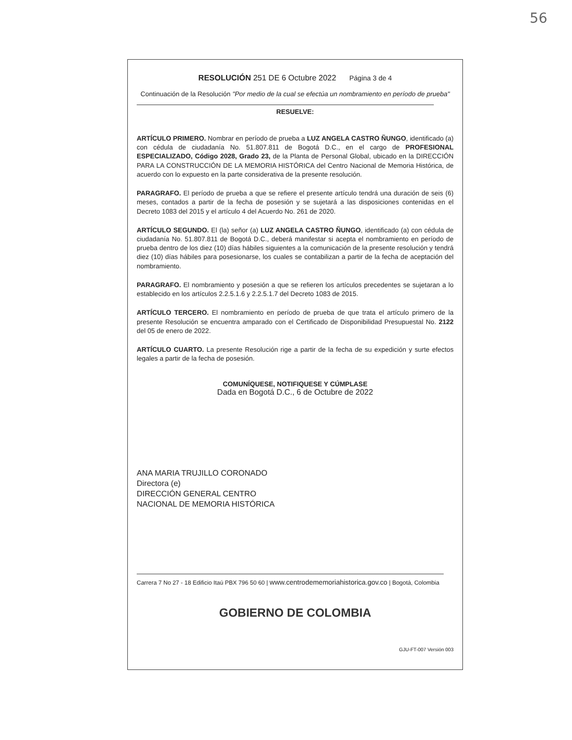56
RESOLUCIÓN 251 DE 6 Octubre 2022 Página 3 de 4
Continuación de la Resolución "Por medio de la cual se efectúa un nombramiento en período de prueba"
RESUELVE:
ARTÍCULO PRIMERO. Nombrar en período de prueba a LUZ ANGELA CASTRO ÑUNGO, identificado (a) con cédula de ciudadanía No. 51.807.811 de Bogotá D.C., en el cargo de PROFESIONAL ESPECIALIZADO, Código 2028, Grado 23, de la Planta de Personal Global, ubicado en la DIRECCIÓN PARA LA CONSTRUCCIÓN DE LA MEMORIA HISTÓRICA del Centro Nacional de Memoria Histórica, de acuerdo con lo expuesto en la parte considerativa de la presente resolución.
PARAGRAFO. El período de prueba a que se refiere el presente artículo tendrá una duración de seis (6) meses, contados a partir de la fecha de posesión y se sujetará a las disposiciones contenidas en el Decreto 1083 del 2015 y el artículo 4 del Acuerdo No. 261 de 2020.
ARTÍCULO SEGUNDO. El (la) señor (a) LUZ ANGELA CASTRO ÑUNGO, identificado (a) con cédula de ciudadanía No. 51.807.811 de Bogotá D.C., deberá manifestar si acepta el nombramiento en período de prueba dentro de los diez (10) días hábiles siguientes a la comunicación de la presente resolución y tendrá diez (10) días hábiles para posesionarse, los cuales se contabilizan a partir de la fecha de aceptación del nombramiento.
PARAGRAFO. El nombramiento y posesión a que se refieren los artículos precedentes se sujetaran a lo establecido en los artículos 2.2.5.1.6 y 2.2.5.1.7 del Decreto 1083 de 2015.
ARTÍCULO TERCERO. El nombramiento en período de prueba de que trata el artículo primero de la presente Resolución se encuentra amparado con el Certificado de Disponibilidad Presupuestal No. 2122 del 05 de enero de 2022.
ARTÍCULO CUARTO. La presente Resolución rige a partir de la fecha de su expedición y surte efectos legales a partir de la fecha de posesión.
COMUNÍQUESE, NOTIFIQUESE Y CÚMPLASE
Dada en Bogotá D.C., 6 de Octubre de 2022
ANA MARIA TRUJILLO CORONADO
Directora (e)
DIRECCIÓN GENERAL CENTRO
NACIONAL DE MEMORIA HISTÓRICA
Carrera 7 No 27 - 18 Edificio Itaú PBX 796 50 60 | www.centrodememoriahistorica.gov.co | Bogotá, Colombia
GOBIERNO DE COLOMBIA
GJU-FT-007 Versión 003